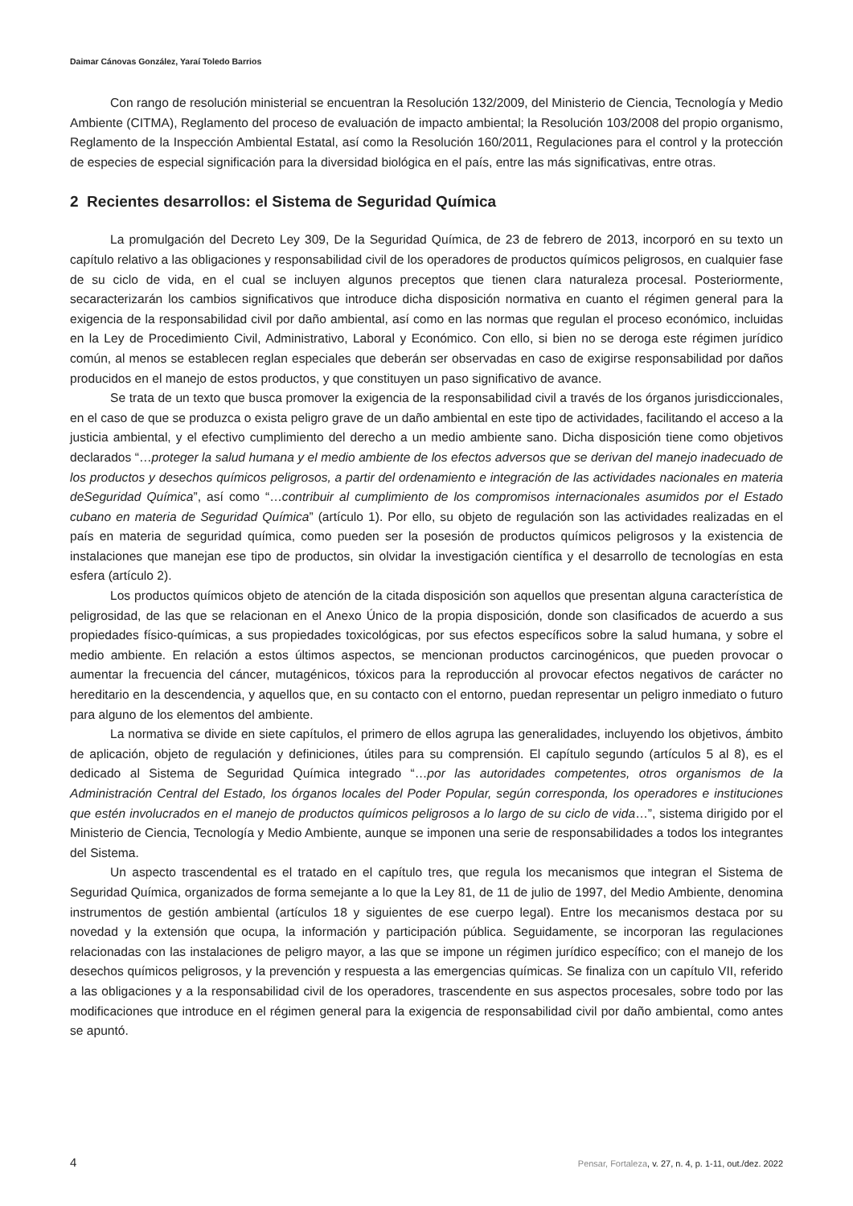Daimar Cánovas González, Yaraí Toledo Barrios
Con rango de resolución ministerial se encuentran la Resolución 132/2009, del Ministerio de Ciencia, Tecnología y Medio Ambiente (CITMA), Reglamento del proceso de evaluación de impacto ambiental; la Resolución 103/2008 del propio organismo, Reglamento de la Inspección Ambiental Estatal, así como la Resolución 160/2011, Regulaciones para el control y la protección de especies de especial significación para la diversidad biológica en el país, entre las más significativas, entre otras.
2 Recientes desarrollos: el Sistema de Seguridad Química
La promulgación del Decreto Ley 309, De la Seguridad Química, de 23 de febrero de 2013, incorporó en su texto un capítulo relativo a las obligaciones y responsabilidad civil de los operadores de productos químicos peligrosos, en cualquier fase de su ciclo de vida, en el cual se incluyen algunos preceptos que tienen clara naturaleza procesal. Posteriormente, secaracterizarán los cambios significativos que introduce dicha disposición normativa en cuanto el régimen general para la exigencia de la responsabilidad civil por daño ambiental, así como en las normas que regulan el proceso económico, incluidas en la Ley de Procedimiento Civil, Administrativo, Laboral y Económico. Con ello, si bien no se deroga este régimen jurídico común, al menos se establecen reglan especiales que deberán ser observadas en caso de exigirse responsabilidad por daños producidos en el manejo de estos productos, y que constituyen un paso significativo de avance.
Se trata de un texto que busca promover la exigencia de la responsabilidad civil a través de los órganos jurisdiccionales, en el caso de que se produzca o exista peligro grave de un daño ambiental en este tipo de actividades, facilitando el acceso a la justicia ambiental, y el efectivo cumplimiento del derecho a un medio ambiente sano. Dicha disposición tiene como objetivos declarados “…proteger la salud humana y el medio ambiente de los efectos adversos que se derivan del manejo inadecuado de los productos y desechos químicos peligrosos, a partir del ordenamiento e integración de las actividades nacionales en materia deSeguridad Química”, así como “…contribuir al cumplimiento de los compromisos internacionales asumidos por el Estado cubano en materia de Seguridad Química” (artículo 1). Por ello, su objeto de regulación son las actividades realizadas en el país en materia de seguridad química, como pueden ser la posesión de productos químicos peligrosos y la existencia de instalaciones que manejan ese tipo de productos, sin olvidar la investigación científica y el desarrollo de tecnologías en esta esfera (artículo 2).
Los productos químicos objeto de atención de la citada disposición son aquellos que presentan alguna característica de peligrosidad, de las que se relacionan en el Anexo Único de la propia disposición, donde son clasificados de acuerdo a sus propiedades físico-químicas, a sus propiedades toxicológicas, por sus efectos específicos sobre la salud humana, y sobre el medio ambiente. En relación a estos últimos aspectos, se mencionan productos carcinogénicos, que pueden provocar o aumentar la frecuencia del cáncer, mutagénicos, tóxicos para la reproducción al provocar efectos negativos de carácter no hereditario en la descendencia, y aquellos que, en su contacto con el entorno, puedan representar un peligro inmediato o futuro para alguno de los elementos del ambiente.
La normativa se divide en siete capítulos, el primero de ellos agrupa las generalidades, incluyendo los objetivos, ámbito de aplicación, objeto de regulación y definiciones, útiles para su comprensión. El capítulo segundo (artículos 5 al 8), es el dedicado al Sistema de Seguridad Química integrado “…por las autoridades competentes, otros organismos de la Administración Central del Estado, los órganos locales del Poder Popular, según corresponda, los operadores e instituciones que estén involucrados en el manejo de productos químicos peligrosos a lo largo de su ciclo de vida…”, sistema dirigido por el Ministerio de Ciencia, Tecnología y Medio Ambiente, aunque se imponen una serie de responsabilidades a todos los integrantes del Sistema.
Un aspecto trascendental es el tratado en el capítulo tres, que regula los mecanismos que integran el Sistema de Seguridad Química, organizados de forma semejante a lo que la Ley 81, de 11 de julio de 1997, del Medio Ambiente, denomina instrumentos de gestión ambiental (artículos 18 y siguientes de ese cuerpo legal). Entre los mecanismos destaca por su novedad y la extensión que ocupa, la información y participación pública. Seguidamente, se incorporan las regulaciones relacionadas con las instalaciones de peligro mayor, a las que se impone un régimen jurídico específico; con el manejo de los desechos químicos peligrosos, y la prevención y respuesta a las emergencias químicas. Se finaliza con un capítulo VII, referido a las obligaciones y a la responsabilidad civil de los operadores, trascendente en sus aspectos procesales, sobre todo por las modificaciones que introduce en el régimen general para la exigencia de responsabilidad civil por daño ambiental, como antes se apuntó.
4 Pensar, Fortaleza, v. 27, n. 4, p. 1-11, out./dez. 2022